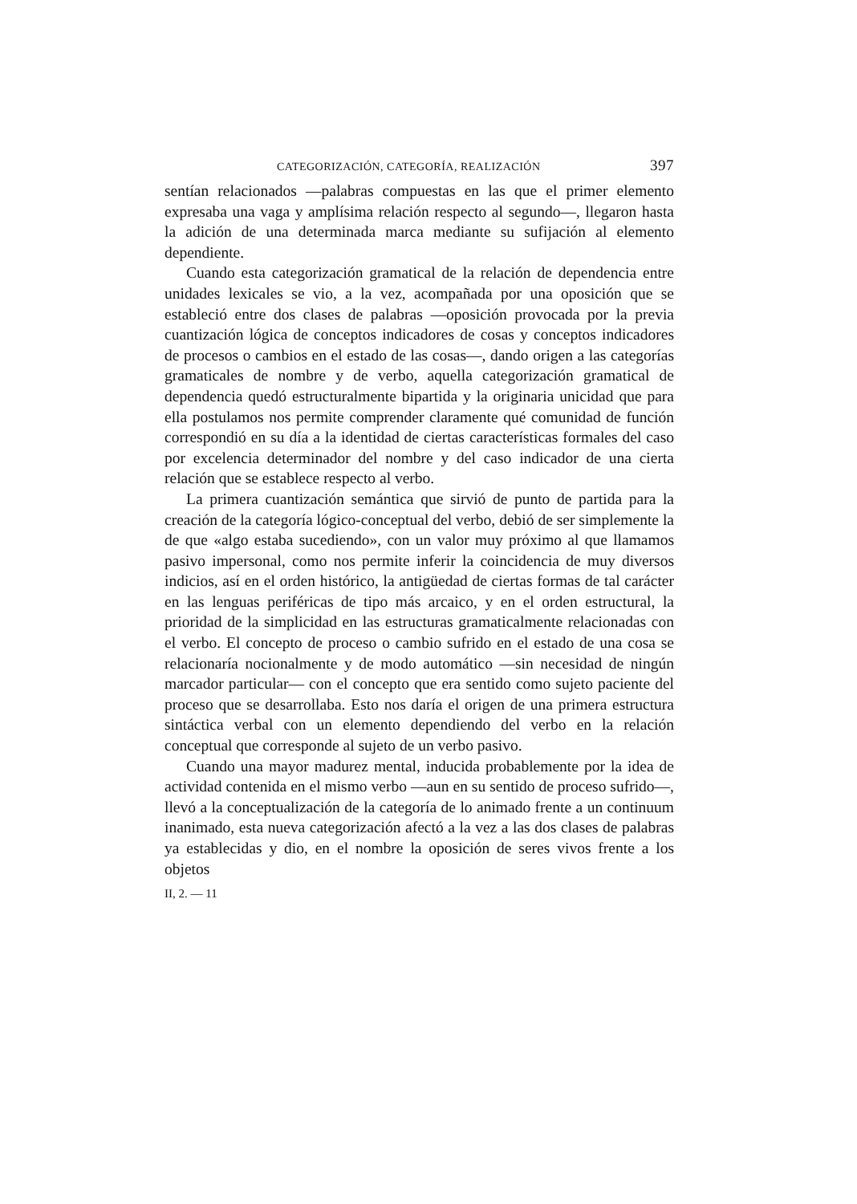CATEGORIZACIÓN, CATEGORÍA, REALIZACIÓN 397
sentían relacionados —palabras compuestas en las que el primer elemento expresaba una vaga y amplísima relación respecto al segundo—, llegaron hasta la adición de una determinada marca mediante su sufijación al elemento dependiente.
Cuando esta categorización gramatical de la relación de dependencia entre unidades lexicales se vio, a la vez, acompañada por una oposición que se estableció entre dos clases de palabras —oposición provocada por la previa cuantización lógica de conceptos indicadores de cosas y conceptos indicadores de procesos o cambios en el estado de las cosas—, dando origen a las categorías gramaticales de nombre y de verbo, aquella categorización gramatical de dependencia quedó estructuralmente bipartida y la originaria unicidad que para ella postulamos nos permite comprender claramente qué comunidad de función correspondió en su día a la identidad de ciertas características formales del caso por excelencia determinador del nombre y del caso indicador de una cierta relación que se establece respecto al verbo.
La primera cuantización semántica que sirvió de punto de partida para la creación de la categoría lógico-conceptual del verbo, debió de ser simplemente la de que «algo estaba sucediendo», con un valor muy próximo al que llamamos pasivo impersonal, como nos permite inferir la coincidencia de muy diversos indicios, así en el orden histórico, la antigüedad de ciertas formas de tal carácter en las lenguas periféricas de tipo más arcaico, y en el orden estructural, la prioridad de la simplicidad en las estructuras gramaticalmente relacionadas con el verbo. El concepto de proceso o cambio sufrido en el estado de una cosa se relacionaría nocionalmente y de modo automático —sin necesidad de ningún marcador particular— con el concepto que era sentido como sujeto paciente del proceso que se desarrollaba. Esto nos daría el origen de una primera estructura sintáctica verbal con un elemento dependiendo del verbo en la relación conceptual que corresponde al sujeto de un verbo pasivo.
Cuando una mayor madurez mental, inducida probablemente por la idea de actividad contenida en el mismo verbo —aun en su sentido de proceso sufrido—, llevó a la conceptualización de la categoría de lo animado frente a un continuum inanimado, esta nueva categorización afectó a la vez a las dos clases de palabras ya establecidas y dio, en el nombre la oposición de seres vivos frente a los objetos
II, 2. — 11